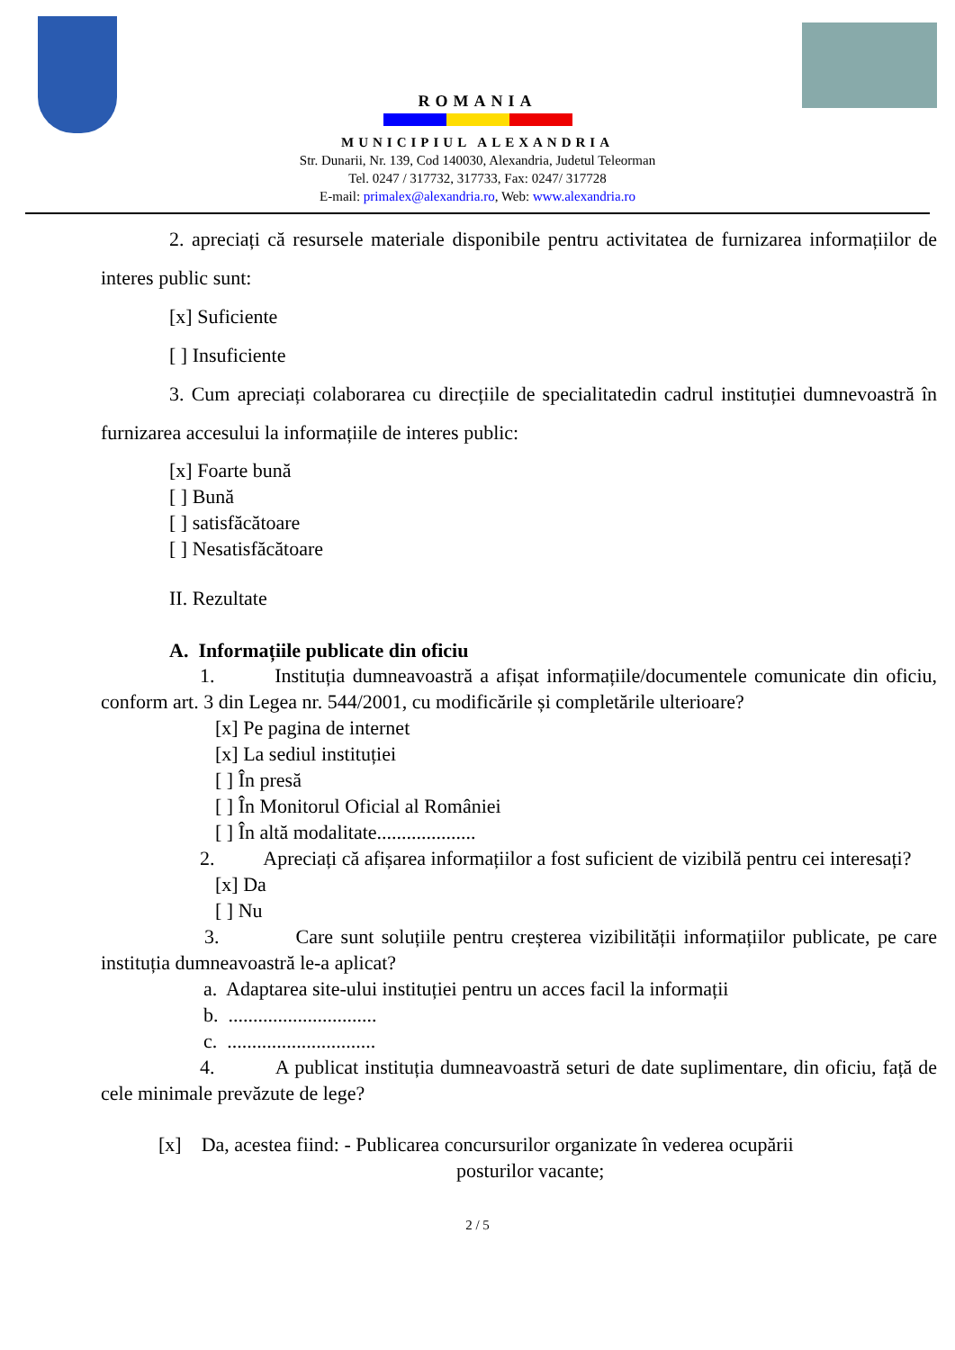ROMANIA
MUNICIPIUL ALEXANDRIA
Str. Dunarii, Nr. 139, Cod 140030, Alexandria, Judetul Teleorman
Tel. 0247 / 317732, 317733, Fax: 0247/ 317728
E-mail: primalex@alexandria.ro, Web: www.alexandria.ro
2. apreciați că resursele materiale disponibile pentru activitatea de furnizarea informațiilor de interes public sunt:
[x] Suficiente
[ ] Insuficiente
3. Cum apreciați colaborarea cu direcțiile de specialitatedin cadrul instituției dumnevoastră în furnizarea accesului la informațiile de interes public:
[x] Foarte bună
[ ] Bună
[ ] satisfăcătoare
[ ] Nesatisfăcătoare
II. Rezultate
A. Informațiile publicate din oficiu
1. Instituția dumneavoastră a afișat informațiile/documentele comunicate din oficiu, conform art. 3 din Legea nr. 544/2001, cu modificările și completările ulterioare?
[x] Pe pagina de internet
[x] La sediul instituției
[ ] În presă
[ ] În Monitorul Oficial al României
[ ] În altă modalitate....................
2. Apreciați că afișarea informațiilor a fost suficient de vizibilă pentru cei interesați?
[x] Da
[ ] Nu
3. Care sunt soluțiile pentru creșterea vizibilității informațiilor publicate, pe care instituția dumneavoastră le-a aplicat?
a. Adaptarea site-ului instituției pentru un acces facil la informații
b. ..............................
c. ..............................
4. A publicat instituția dumneavoastră seturi de date suplimentare, din oficiu, față de cele minimale prevăzute de lege?
[x] Da, acestea fiind: - Publicarea concursurilor organizate în vederea ocupării
posturilor vacante;
2 / 5